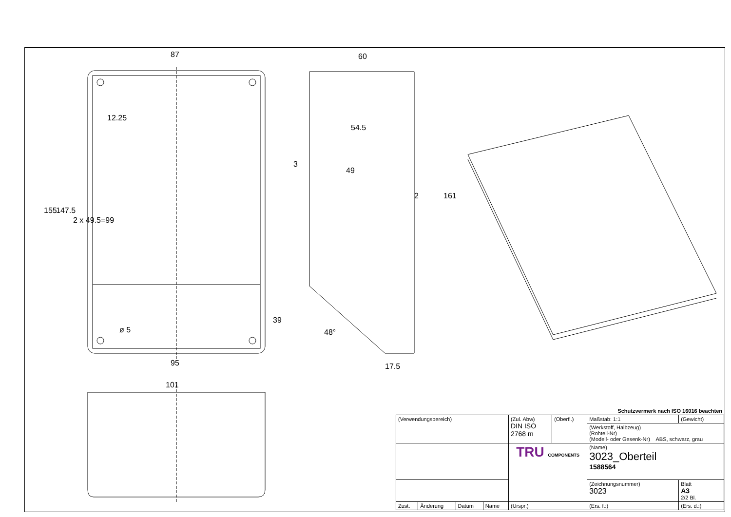87
60
54.5
49
3
95
17.5
48°
ø 5
155
147.5
2 x 49.5=99
12.25
39
2
161
101
Schutzvermerk nach ISO 16016 beachten
| (Verwendungsbereich) | | | | (Zul. Abw) DIN ISO 2768 m | (Oberfl.) | Maßstab: 1:1 | (Gewicht) | |
| | | | | | | (Werkstoff, Halbzeug) (Rohteil-Nr) (Modell- oder Gesenk-Nr) ABS, schwarz, grau | | |
| | | | | TRU COMPONENTS | | (Name) 3023_Oberteil 1588564 | | |
| | | | | | | (Zeichnungsnummer) 3023 | | Blatt A3 2/2 Bl. |
| Zust. | Änderung | Datum | Name | (Urspr.) | | (Ers. f.:) | (Ers. d.:) | |